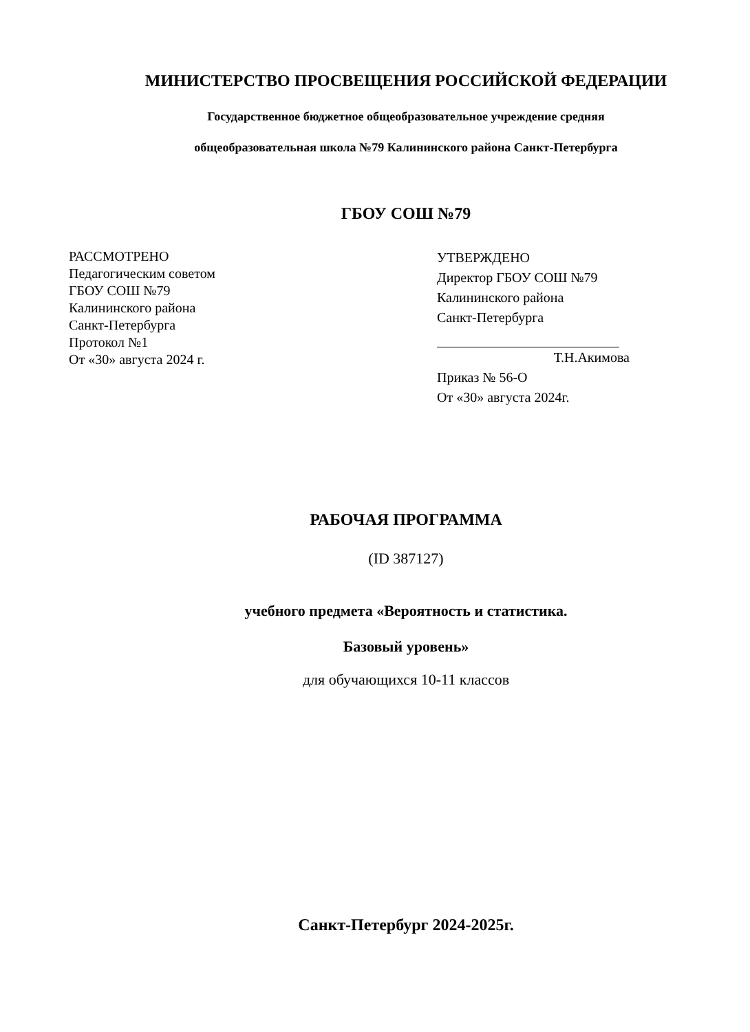МИНИСТЕРСТВО ПРОСВЕЩЕНИЯ РОССИЙСКОЙ ФЕДЕРАЦИИ
Государственное бюджетное общеобразовательное учреждение средняя
общеобразовательная школа №79 Калининского района Санкт-Петербурга
ГБОУ СОШ №79
РАССМОТРЕНО
Педагогическим советом
ГБОУ СОШ №79
Калининского района
Санкт-Петербурга
Протокол №1
От «30» августа 2024 г.
УТВЕРЖДЕНО
Директор ГБОУ СОШ №79
Калининского района
Санкт-Петербурга
Т.Н.Акимова
Приказ № 56-О
От «30» августа 2024г.
РАБОЧАЯ ПРОГРАММА
(ID 387127)
учебного предмета «Вероятность и статистика.
Базовый уровень»
для обучающихся 10-11 классов
Санкт-Петербург 2024-2025г.